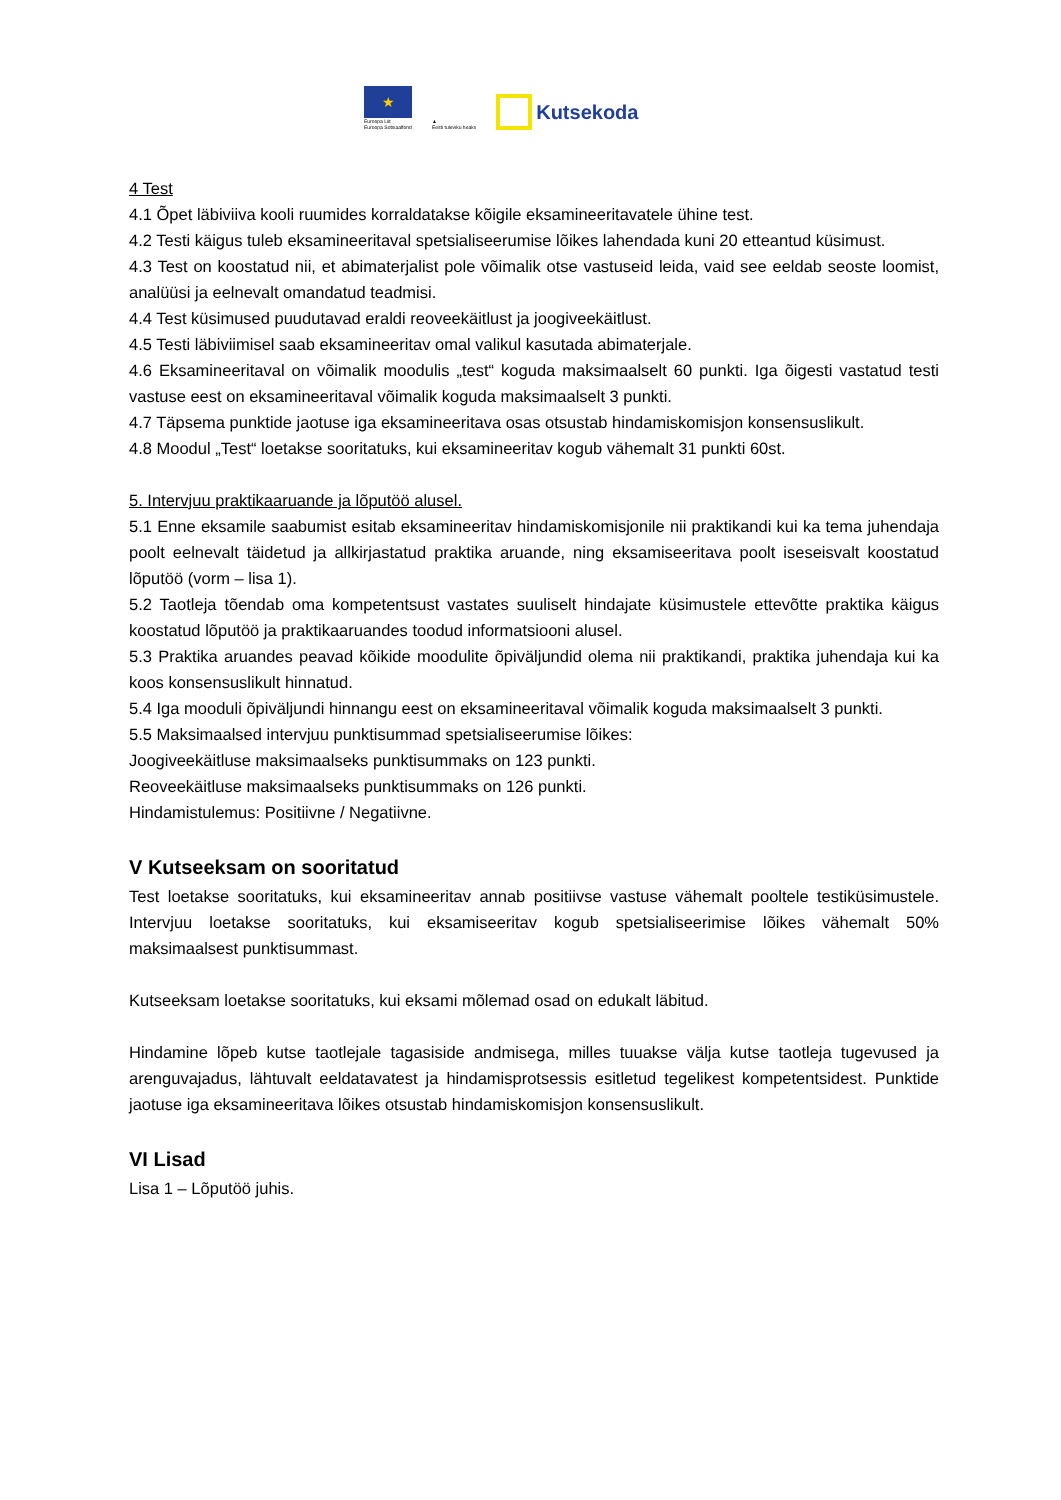★
Euroopa Liit
Euroopa Sotsiaalfond
▲
Eesti tuleviku heaks
Kutsekoda
4 Test
4.1 Õpet läbiviiva kooli ruumides korraldatakse kõigile eksamineeritavatele ühine test.
4.2 Testi käigus tuleb eksamineeritaval spetsialiseerumise lõikes lahendada kuni 20 etteantud küsimust.
4.3 Test on koostatud nii, et abimaterjalist pole võimalik otse vastuseid leida, vaid see eeldab seoste loomist, analüüsi ja eelnevalt omandatud teadmisi.
4.4 Test küsimused puudutavad eraldi reoveekäitlust ja joogiveekäitlust.
4.5 Testi läbiviimisel saab eksamineeritav omal valikul kasutada abimaterjale.
4.6 Eksamineeritaval on võimalik moodulis „test“ koguda maksimaalselt 60 punkti. Iga õigesti vastatud testi vastuse eest on eksamineeritaval võimalik koguda maksimaalselt 3 punkti.
4.7 Täpsema punktide jaotuse iga eksamineeritava osas otsustab hindamiskomisjon konsensuslikult.
4.8 Moodul „Test“ loetakse sooritatuks, kui eksamineeritav kogub vähemalt 31 punkti 60st.
5. Intervjuu praktikaaruande ja lõputöö alusel.
5.1 Enne eksamile saabumist esitab eksamineeritav hindamiskomisjonile nii praktikandi kui ka tema juhendaja poolt eelnevalt täidetud ja allkirjastatud praktika aruande, ning eksamiseeritava poolt iseseisvalt koostatud lõputöö (vorm – lisa 1).
5.2 Taotleja tõendab oma kompetentsust vastates suuliselt hindajate küsimustele ettevõtte praktika käigus koostatud lõputöö ja praktikaaruandes toodud informatsiooni alusel.
5.3 Praktika aruandes peavad kõikide moodulite õpiväljundid olema nii praktikandi, praktika juhendaja kui ka koos konsensuslikult hinnatud.
5.4 Iga mooduli õpiväljundi hinnangu eest on eksamineeritaval võimalik koguda maksimaalselt 3 punkti.
5.5 Maksimaalsed intervjuu punktisummad spetsialiseerumise lõikes:
Joogiveekäitluse maksimaalseks punktisummaks on 123 punkti.
Reoveekäitluse maksimaalseks punktisummaks on 126 punkti.
Hindamistulemus: Positiivne / Negatiivne.
V Kutseeksam on sooritatud
Test loetakse sooritatuks, kui eksamineeritav annab positiivse vastuse vähemalt pooltele testiküsimustele. Intervjuu loetakse sooritatuks, kui eksamiseeritav kogub spetsialiseerimise lõikes vähemalt 50% maksimaalsest punktisummast.
Kutseeksam loetakse sooritatuks, kui eksami mõlemad osad on edukalt läbitud.
Hindamine lõpeb kutse taotlejale tagasiside andmisega, milles tuuakse välja kutse taotleja tugevused ja arenguvajadus, lähtuvalt eeldatavatest ja hindamisprotsessis esitletud tegelikest kompetentsidest. Punktide jaotuse iga eksamineeritava lõikes otsustab hindamiskomisjon konsensuslikult.
VI Lisad
Lisa 1 – Lõputöö juhis.